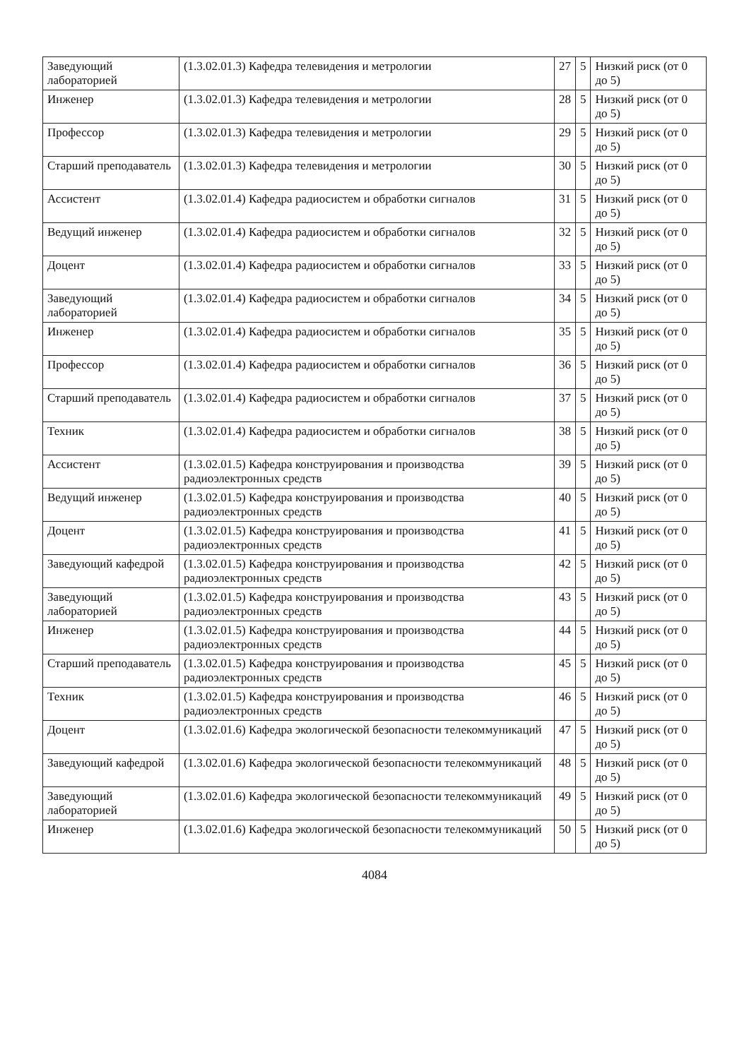| Заведующий лабораторией | (1.3.02.01.3) Кафедра телевидения и метрологии | 27 | 5 | Низкий риск (от 0 до 5) |
| Инженер | (1.3.02.01.3) Кафедра телевидения и метрологии | 28 | 5 | Низкий риск (от 0 до 5) |
| Профессор | (1.3.02.01.3) Кафедра телевидения и метрологии | 29 | 5 | Низкий риск (от 0 до 5) |
| Старший преподаватель | (1.3.02.01.3) Кафедра телевидения и метрологии | 30 | 5 | Низкий риск (от 0 до 5) |
| Ассистент | (1.3.02.01.4) Кафедра радиосистем и обработки сигналов | 31 | 5 | Низкий риск (от 0 до 5) |
| Ведущий инженер | (1.3.02.01.4) Кафедра радиосистем и обработки сигналов | 32 | 5 | Низкий риск (от 0 до 5) |
| Доцент | (1.3.02.01.4) Кафедра радиосистем и обработки сигналов | 33 | 5 | Низкий риск (от 0 до 5) |
| Заведующий лабораторией | (1.3.02.01.4) Кафедра радиосистем и обработки сигналов | 34 | 5 | Низкий риск (от 0 до 5) |
| Инженер | (1.3.02.01.4) Кафедра радиосистем и обработки сигналов | 35 | 5 | Низкий риск (от 0 до 5) |
| Профессор | (1.3.02.01.4) Кафедра радиосистем и обработки сигналов | 36 | 5 | Низкий риск (от 0 до 5) |
| Старший преподаватель | (1.3.02.01.4) Кафедра радиосистем и обработки сигналов | 37 | 5 | Низкий риск (от 0 до 5) |
| Техник | (1.3.02.01.4) Кафедра радиосистем и обработки сигналов | 38 | 5 | Низкий риск (от 0 до 5) |
| Ассистент | (1.3.02.01.5) Кафедра конструирования и производства радиоэлектронных средств | 39 | 5 | Низкий риск (от 0 до 5) |
| Ведущий инженер | (1.3.02.01.5) Кафедра конструирования и производства радиоэлектронных средств | 40 | 5 | Низкий риск (от 0 до 5) |
| Доцент | (1.3.02.01.5) Кафедра конструирования и производства радиоэлектронных средств | 41 | 5 | Низкий риск (от 0 до 5) |
| Заведующий кафедрой | (1.3.02.01.5) Кафедра конструирования и производства радиоэлектронных средств | 42 | 5 | Низкий риск (от 0 до 5) |
| Заведующий лабораторией | (1.3.02.01.5) Кафедра конструирования и производства радиоэлектронных средств | 43 | 5 | Низкий риск (от 0 до 5) |
| Инженер | (1.3.02.01.5) Кафедра конструирования и производства радиоэлектронных средств | 44 | 5 | Низкий риск (от 0 до 5) |
| Старший преподаватель | (1.3.02.01.5) Кафедра конструирования и производства радиоэлектронных средств | 45 | 5 | Низкий риск (от 0 до 5) |
| Техник | (1.3.02.01.5) Кафедра конструирования и производства радиоэлектронных средств | 46 | 5 | Низкий риск (от 0 до 5) |
| Доцент | (1.3.02.01.6) Кафедра экологической безопасности телекоммуникаций | 47 | 5 | Низкий риск (от 0 до 5) |
| Заведующий кафедрой | (1.3.02.01.6) Кафедра экологической безопасности телекоммуникаций | 48 | 5 | Низкий риск (от 0 до 5) |
| Заведующий лабораторией | (1.3.02.01.6) Кафедра экологической безопасности телекоммуникаций | 49 | 5 | Низкий риск (от 0 до 5) |
| Инженер | (1.3.02.01.6) Кафедра экологической безопасности телекоммуникаций | 50 | 5 | Низкий риск (от 0 до 5) |
4084